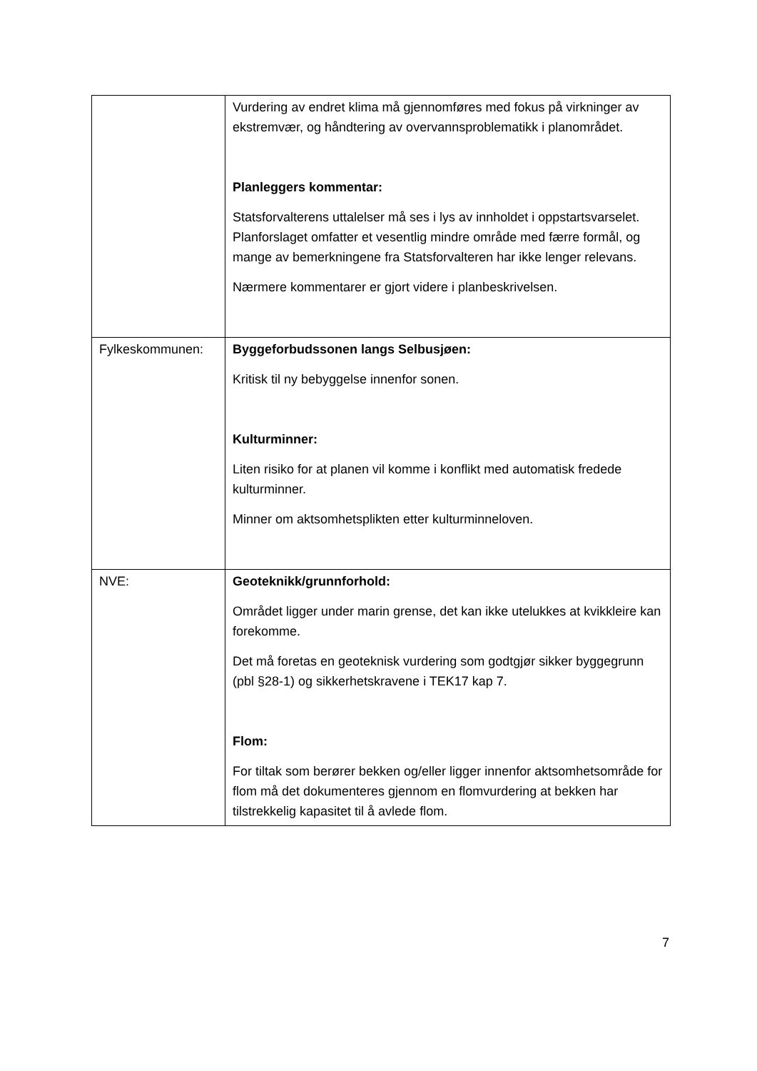| | Vurdering av endret klima må gjennomføres med fokus på virkninger av ekstremvær, og håndtering av overvannsproblematikk i planområdet. Planleggers kommentar: Statsforvalterens uttalelser må ses i lys av innholdet i oppstartsvarselet. Planforslaget omfatter et vesentlig mindre område med færre formål, og mange av bemerkningene fra Statsforvalteren har ikke lenger relevans. Nærmere kommentarer er gjort videre i planbeskrivelsen. |
| Fylkeskommunen: | Byggeforbudssonen langs Selbusjøen: Kritisk til ny bebyggelse innenfor sonen. Kulturminner: Liten risiko for at planen vil komme i konflikt med automatisk fredede kulturminner. Minner om aktsomhetsplikten etter kulturminneloven. |
| NVE: | Geoteknikk/grunnforhold: Området ligger under marin grense, det kan ikke utelukkes at kvikkleire kan forekomme. Det må foretas en geoteknisk vurdering som godtgjør sikker byggegrunn (pbl §28-1) og sikkerhetskravene i TEK17 kap 7. Flom: For tiltak som berører bekken og/eller ligger innenfor aktsomhetsområde for flom må det dokumenteres gjennom en flomvurdering at bekken har tilstrekkelig kapasitet til å avlede flom. |
7